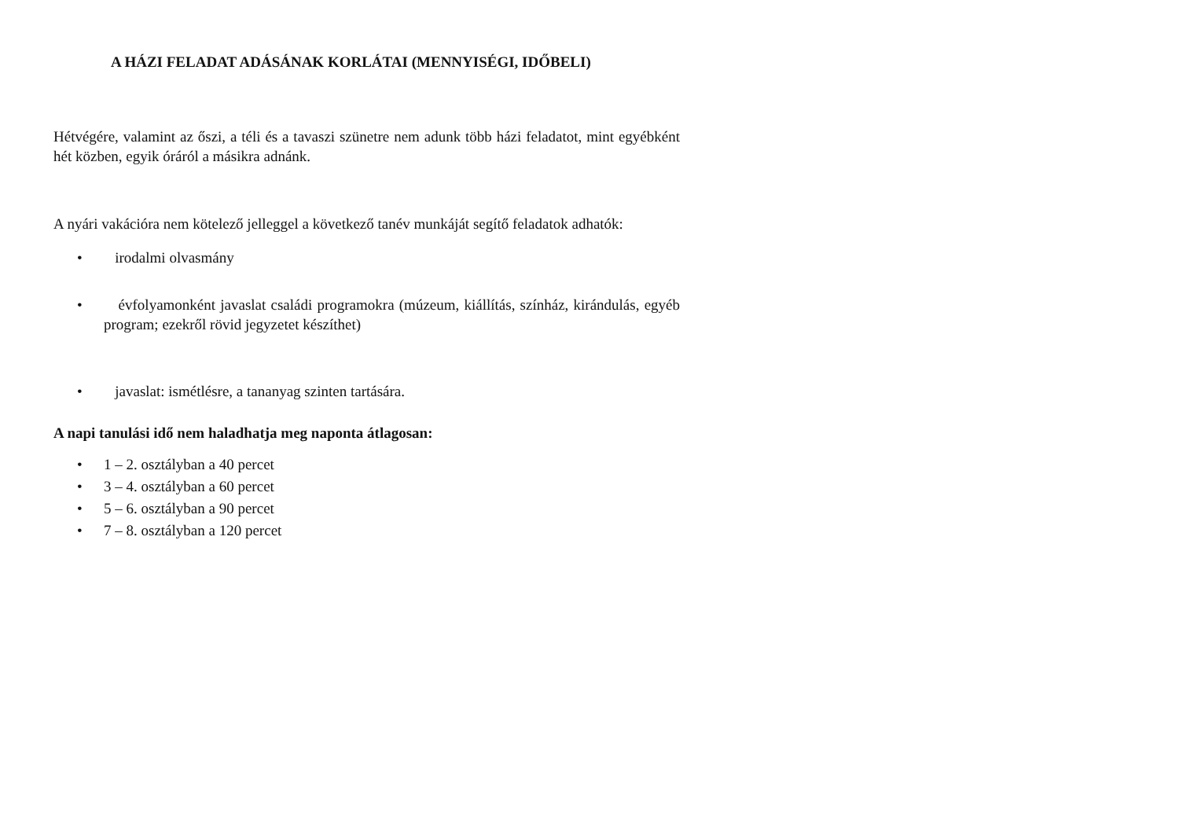A HÁZI FELADAT ADÁSÁNAK KORLÁTAI (MENNYISÉGI, IDŐBELI)
Hétvégére, valamint az őszi, a téli és a tavaszi szünetre nem adunk több házi feladatot, mint egyébként hét közben, egyik óráról a másikra adnánk.
A nyári vakációra nem kötelező jelleggel a következő tanév munkáját segítő feladatok adhatók:
• irodalmi olvasmány
• évfolyamonként javaslat családi programokra (múzeum, kiállítás, színház, kirándulás, egyéb program; ezekről rövid jegyzetet készíthet)
• javaslat: ismétlésre, a tananyag szinten tartására.
A napi tanulási idő nem haladhatja meg naponta átlagosan:
• 1 – 2. osztályban a 40 percet
• 3 – 4. osztályban a 60 percet
• 5 – 6. osztályban a 90 percet
• 7 – 8. osztályban a 120 percet